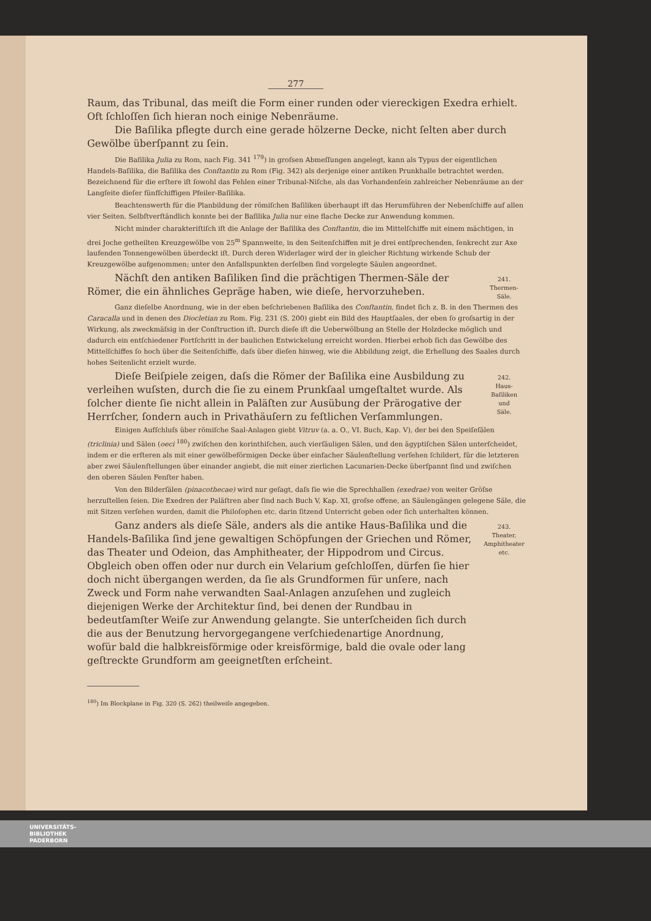277
Raum, das Tribunal, das meiſt die Form einer runden oder viereckigen Exedra erhielt. Oft ſchloſſen ſich hieran noch einige Nebenräume.
Die Baſilika pflegte durch eine gerade hölzerne Decke, nicht ſelten aber durch Gewölbe überſpannt zu ſein.
Die Baſilika Julia zu Rom, nach Fig. 341 <sup>179</sup>) in groſsen Abmeſſungen angelegt, kann als Typus der eigentlichen Handels-Baſilika, die Baſilika des Conſtantin zu Rom (Fig. 342) als derjenige einer antiken Prunkhalle betrachtet werden. Bezeichnend für die erſtere iſt ſowohl das Fehlen einer Tribunal-Niſche, als das Vorhandenſein zahlreicher Nebenräume an der Langſeite dieſer fünfſchiffigen Pfeiler-Baſilika.
Beachtenswerth für die Planbildung der römiſchen Baſiliken überhaupt iſt das Herumführen der Nebenſchiffe auf allen vier Seiten. Selbſtverſtändlich konnte bei der Baſilika Julia nur eine flache Decke zur Anwendung kommen.
Nicht minder charakteriſtiſch iſt die Anlage der Baſilika des Conſtantin, die im Mittelſchiffe mit einem mächtigen, in drei Joche getheilten Kreuzgewölbe von 25<sup>m</sup> Spannweite, in den Seitenſchiffen mit je drei entſprechenden, ſenkrecht zur Axe laufenden Tonnengewölben überdeckt iſt. Durch deren Widerlager wird der in gleicher Richtung wirkende Schub der Kreuzgewölbe aufgenommen; unter den Anfallspunkten derſelben ſind vorgelegte Säulen angeordnet.
Nächſt den antiken Baſiliken ſind die prächtigen Thermen-Säle der Römer, die ein ähnliches Gepräge haben, wie dieſe, hervorzuheben.
241.
Thermen-
Säle.
Ganz dieſelbe Anordnung, wie in der eben beſchriebenen Baſilika des Conſtantin, findet ſich z. B. in den Thermen des Caracalla und in denen des Diocletian zu Rom. Fig. 231 (S. 200) giebt ein Bild des Hauptſaales, der eben ſo groſsartig in der Wirkung, als zweckmäſsig in der Conſtruction iſt. Durch dieſe iſt die Ueberwölbung an Stelle der Holzdecke möglich und dadurch ein entſchiedener Fortſchritt in der baulichen Entwickelung erreicht worden. Hierbei erhob ſich das Gewölbe des Mittelſchiffes ſo hoch über die Seitenſchiffe, daſs über dieſen hinweg, wie die Abbildung zeigt, die Erhellung des Saales durch hohes Seitenlicht erzielt wurde.
Dieſe Beiſpiele zeigen, daſs die Römer der Baſilika eine Ausbildung zu verleihen wuſsten, durch die ſie zu einem Prunkſaal umgeſtaltet wurde. Als ſolcher diente ſie nicht allein in Paläſten zur Ausübung der Prärogative der Herrſcher, ſondern auch in Privathäuſern zu feſtlichen Verſammlungen.
242.
Haus-
Baſiliken
und
Säle.
Einigen Aufſchluſs über römiſche Saal-Anlagen giebt Vitruv (a. a. O., VI. Buch, Kap. V), der bei den Speiſeſälen (triclinia) und Sälen (oeci <sup>180</sup>) zwiſchen den korinthiſchen, auch vierſäuligen Sälen, und den ägyptiſchen Sälen unterſcheidet, indem er die erſteren als mit einer gewölbeförmigen Decke über einfacher Säulenſtellung verſehen ſchildert, für die letzteren aber zwei Säulenſtellungen über einander angiebt, die mit einer zierlichen Lacunarien-Decke überſpannt ſind und zwiſchen den oberen Säulen Fenſter haben.
Von den Bilderſälen (pinacothecae) wird nur geſagt, daſs ſie wie die Sprechhallen (exedrae) von weiter Gröſse herzuſtellen ſeien. Die Exedren der Paläſtren aber ſind nach Buch V, Kap. XI, groſse offene, an Säulengängen gelegene Säle, die mit Sitzen verſehen wurden, damit die Philoſophen etc. darin ſitzend Unterricht geben oder ſich unterhalten können.
Ganz anders als dieſe Säle, anders als die antike Haus-Baſilika und die Handels-Baſilika ſind jene gewaltigen Schöpfungen der Griechen und Römer, das Theater und Odeion, das Amphitheater, der Hippodrom und Circus. Obgleich oben offen oder nur durch ein Velarium geſchloſſen, dürfen ſie hier doch nicht übergangen werden, da ſie als Grundformen für unſere, nach Zweck und Form nahe verwandten Saal-Anlagen anzuſehen und zugleich diejenigen Werke der Architektur ſind, bei denen der Rundbau in bedeutſamſter Weiſe zur Anwendung gelangte. Sie unterſcheiden ſich durch die aus der Benutzung hervorgegangene verſchiedenartige Anordnung, wofür bald die halbkreisförmige oder kreisförmige, bald die ovale oder lang geſtreckte Grundform am geeignetſten erſcheint.
243.
Theater,
Amphitheater
etc.
<sup>180</sup>) Im Blockplane in Fig. 320 (S. 262) theilweiſe angegeben.
UNIVERSITÄTS-
BIBLIOTHEK
PADERBORN